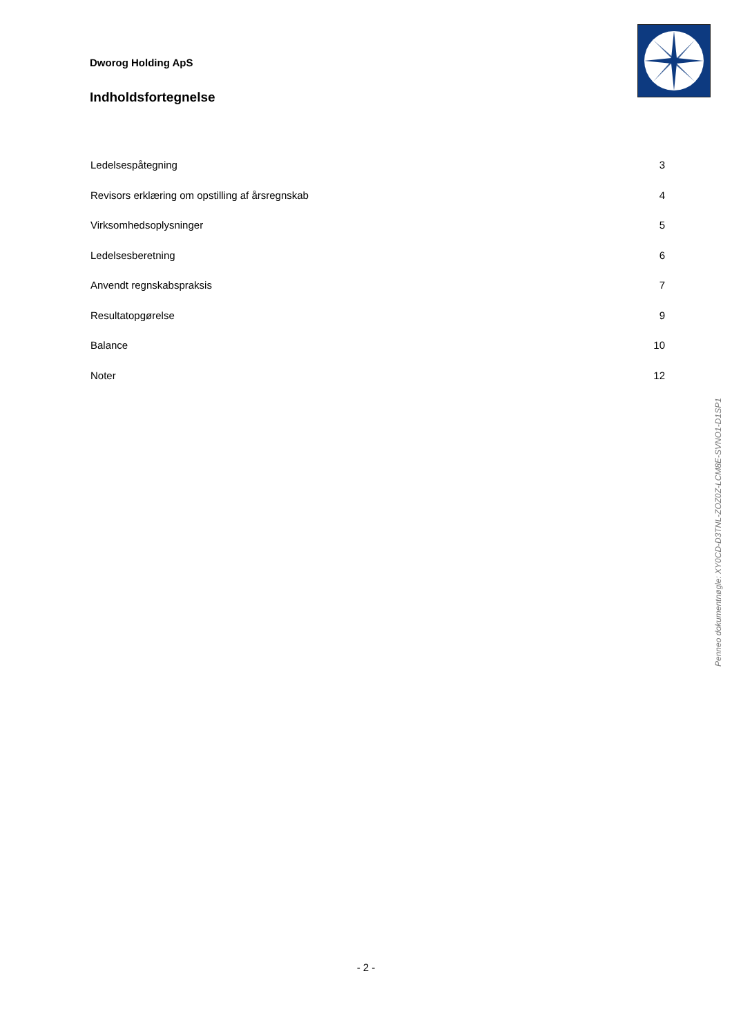Dworog Holding ApS
Indholdsfortegnelse
Ledelsespåtegning 3
Revisors erklæring om opstilling af årsregnskab 4
Virksomhedsoplysninger 5
Ledelsesberetning 6
Anvendt regnskabspraksis 7
Resultatopgørelse 9
Balance 10
Noter 12
Penneo dokumentnøgle: XY0CD-D3TNL-ZOZ0Z-LCM8E-SVNO1-D1SP1
- 2 -